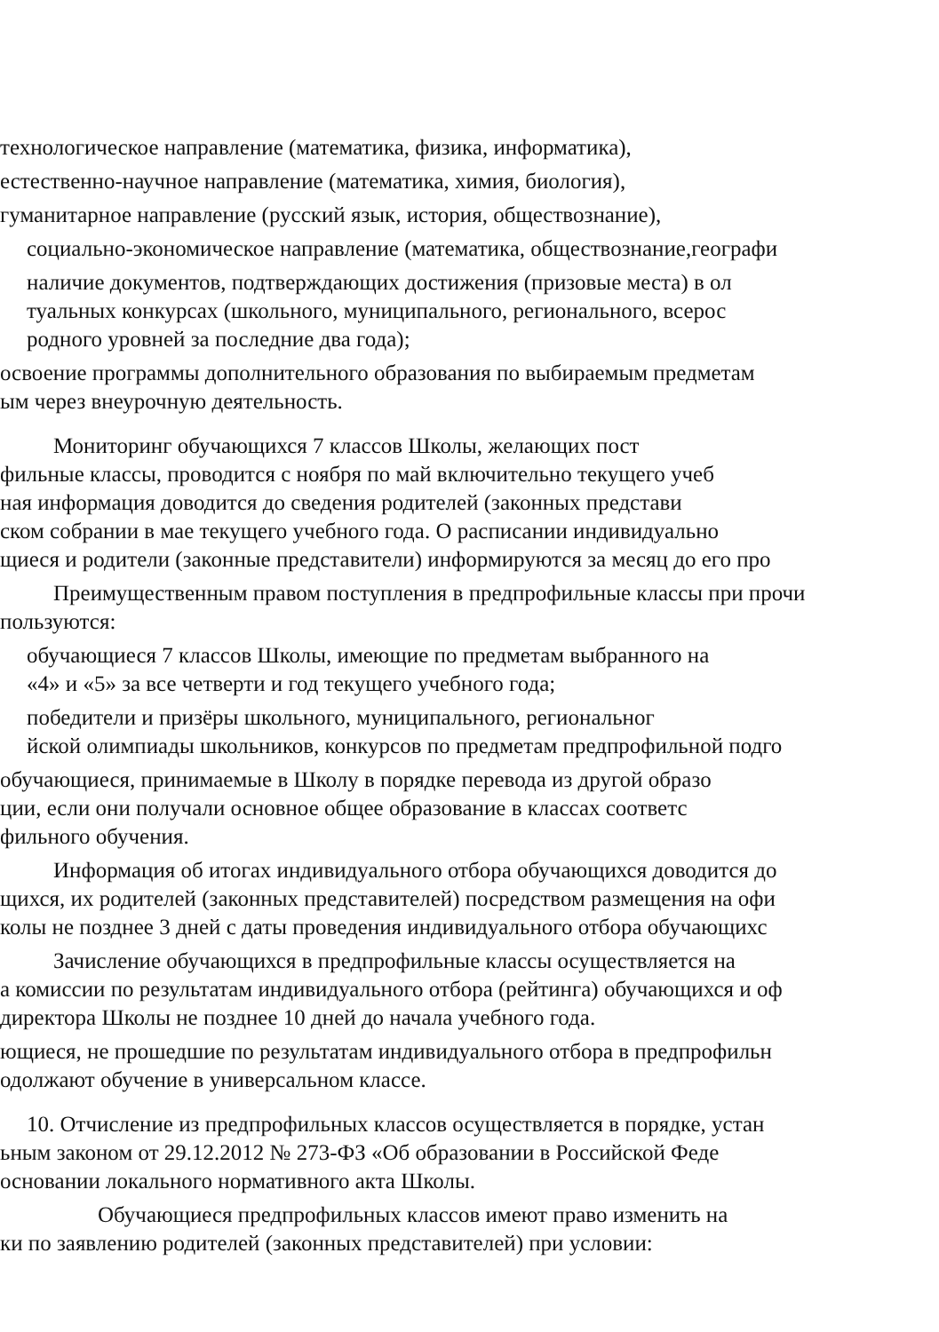технологическое направление (математика, физика, информатика),
естественно-научное направление (математика, химия, биология),
гуманитарное направление (русский язык, история, обществознание),
социально-экономическое направление (математика, обществознание,географи
наличие документов, подтверждающих достижения (призовые места) в ол
туальных конкурсах (школьного, муниципального, регионального, всерос
родного уровней за последние два года);
освоение программы дополнительного образования по выбираемым предметам
ым через внеурочную деятельность.
Мониторинг обучающихся 7 классов Школы, желающих пост
фильные классы, проводится с ноября по май включительно текущего учеб
ная информация доводится до сведения родителей (законных представи
ском собрании в мае текущего учебного года. О расписании индивидуально
щиеся и родители (законные представители) информируются за месяц до его про
Преимущественным правом поступления в предпрофильные классы при прочи
пользуются:
обучающиеся 7 классов Школы, имеющие по предметам выбранного на
«4» и «5» за все четверти и год текущего учебного года;
победители и призёры школьного, муниципального, региональног
йской олимпиады школьников, конкурсов по предметам предпрофильной подго
обучающиеся, принимаемые в Школу в порядке перевода из другой образо
ции, если они получали основное общее образование в классах соответс
фильного обучения.
Информация об итогах индивидуального отбора обучающихся доводится до
щихся, их родителей (законных представителей) посредством размещения на офи
колы не позднее 3 дней с даты проведения индивидуального отбора обучающихс
Зачисление обучающихся в предпрофильные классы осуществляется на
а комиссии по результатам индивидуального отбора (рейтинга) обучающихся и оф
директора Школы не позднее 10 дней до начала учебного года.
ющиеся, не прошедшие по результатам индивидуального отбора в предпрофильн
одолжают обучение в универсальном классе.
10. Отчисление из предпрофильных классов осуществляется в порядке, устан
ьным законом от 29.12.2012 № 273-ФЗ «Об образовании в Российской Феде
основании локального нормативного акта Школы.
Обучающиеся предпрофильных классов имеют право изменить на
ки по заявлению родителей (законных представителей) при условии: